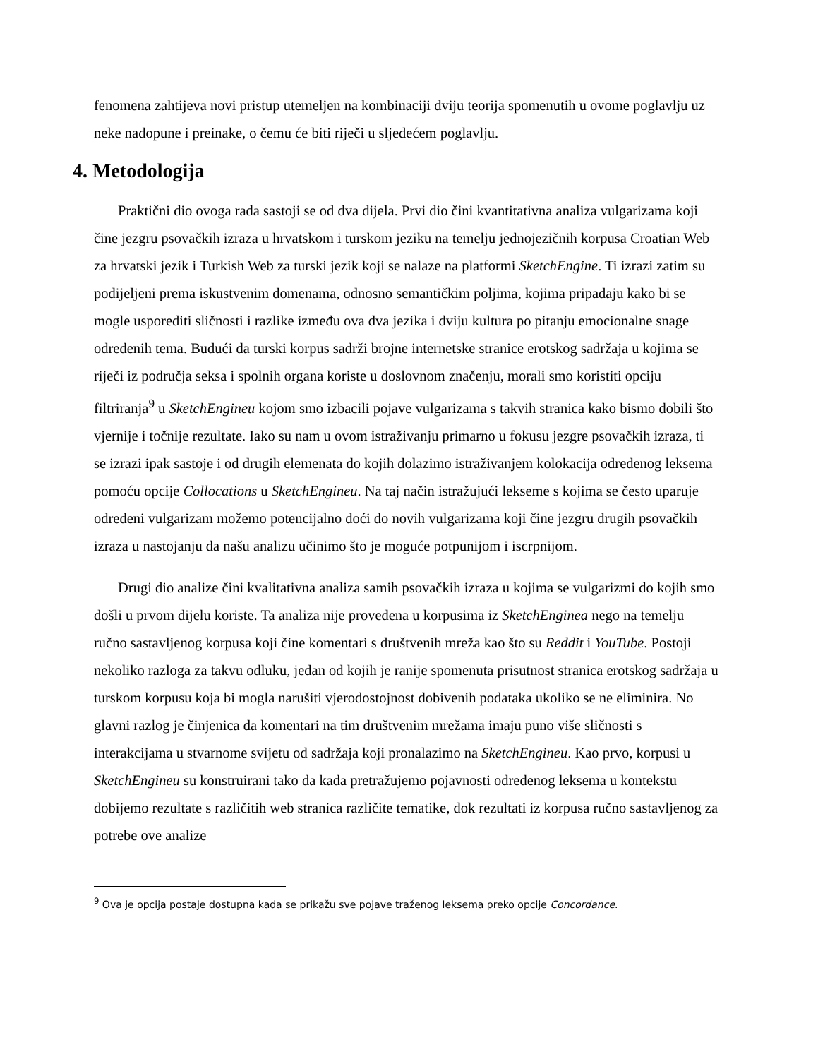fenomena zahtijeva novi pristup utemeljen na kombinaciji dviju teorija spomenutih u ovome poglavlju uz neke nadopune i preinake, o čemu će biti riječi u sljedećem poglavlju.
4. Metodologija
Praktični dio ovoga rada sastoji se od dva dijela. Prvi dio čini kvantitativna analiza vulgarizama koji čine jezgru psovačkih izraza u hrvatskom i turskom jeziku na temelju jednojezičnih korpusa Croatian Web za hrvatski jezik i Turkish Web za turski jezik koji se nalaze na platformi SketchEngine. Ti izrazi zatim su podijeljeni prema iskustvenim domenama, odnosno semantičkim poljima, kojima pripadaju kako bi se mogle usporediti sličnosti i razlike između ova dva jezika i dviju kultura po pitanju emocionalne snage određenih tema. Budući da turski korpus sadrži brojne internetske stranice erotskog sadržaja u kojima se riječi iz područja seksa i spolnih organa koriste u doslovnom značenju, morali smo koristiti opciju filtriranja<sup>9</sup> u SketchEngineu kojom smo izbacili pojave vulgarizama s takvih stranica kako bismo dobili što vjernije i točnije rezultate. Iako su nam u ovom istraživanju primarno u fokusu jezgre psovačkih izraza, ti se izrazi ipak sastoje i od drugih elemenata do kojih dolazimo istraživanjem kolokacija određenog leksema pomoću opcije Collocations u SketchEngineu. Na taj način istražujući lekseme s kojima se često uparuje određeni vulgarizam možemo potencijalno doći do novih vulgarizama koji čine jezgru drugih psovačkih izraza u nastojanju da našu analizu učinimo što je moguće potpunijom i iscrpnijom.
Drugi dio analize čini kvalitativna analiza samih psovačkih izraza u kojima se vulgarizmi do kojih smo došli u prvom dijelu koriste. Ta analiza nije provedena u korpusima iz SketchEnginea nego na temelju ručno sastavljenog korpusa koji čine komentari s društvenih mreža kao što su Reddit i YouTube. Postoji nekoliko razloga za takvu odluku, jedan od kojih je ranije spomenuta prisutnost stranica erotskog sadržaja u turskom korpusu koja bi mogla narušiti vjerodostojnost dobivenih podataka ukoliko se ne eliminira. No glavni razlog je činjenica da komentari na tim društvenim mrežama imaju puno više sličnosti s interakcijama u stvarnome svijetu od sadržaja koji pronalazimo na SketchEngineu. Kao prvo, korpusi u SketchEngineu su konstruirani tako da kada pretražujemo pojavnosti određenog leksema u kontekstu dobijemo rezultate s različitih web stranica različite tematike, dok rezultati iz korpusa ručno sastavljenog za potrebe ove analize
<sup>9</sup> Ova je opcija postaje dostupna kada se prikažu sve pojave traženog leksema preko opcije Concordance.